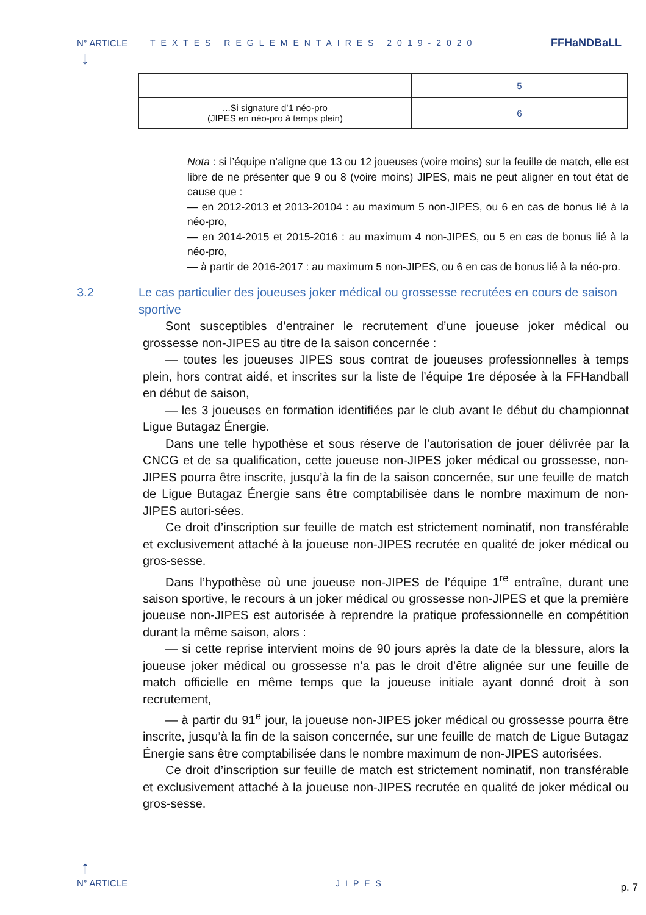N° ARTICLE TEXTES REGLEMENTAIRES 2019-2020 FFHaNDBaLL
↓
| | 5 |
| ...Si signature d’1 néo-pro (JIPES en néo-pro à temps plein) | 6 |
Nota : si l’équipe n’aligne que 13 ou 12 joueuses (voire moins) sur la feuille de match, elle est libre de ne présenter que 9 ou 8 (voire moins) JIPES, mais ne peut aligner en tout état de cause que :
— en 2012-2013 et 2013-20104 : au maximum 5 non-JIPES, ou 6 en cas de bonus lié à la néo-pro,
— en 2014-2015 et 2015-2016 : au maximum 4 non-JIPES, ou 5 en cas de bonus lié à la néo-pro,
— à partir de 2016-2017 : au maximum 5 non-JIPES, ou 6 en cas de bonus lié à la néo-pro.
3.2 Le cas particulier des joueuses joker médical ou grossesse recrutées en cours de saison sportive
Sont susceptibles d’entrainer le recrutement d’une joueuse joker médical ou grossesse non-JIPES au titre de la saison concernée :
— toutes les joueuses JIPES sous contrat de joueuses professionnelles à temps plein, hors contrat aidé, et inscrites sur la liste de l’équipe 1re déposée à la FFHandball en début de saison,
— les 3 joueuses en formation identifiées par le club avant le début du championnat Ligue Butagaz Énergie.
Dans une telle hypothèse et sous réserve de l’autorisation de jouer délivrée par la CNCG et de sa qualification, cette joueuse non-JIPES joker médical ou grossesse, non-JIPES pourra être inscrite, jusqu’à la fin de la saison concernée, sur une feuille de match de Ligue Butagaz Énergie sans être comptabilisée dans le nombre maximum de non-JIPES autori-sées.
Ce droit d’inscription sur feuille de match est strictement nominatif, non transférable et exclusivement attaché à la joueuse non-JIPES recrutée en qualité de joker médical ou gros-sesse.
Dans l’hypothèse où une joueuse non-JIPES de l’équipe 1<sup>re</sup> entraîne, durant une saison sportive, le recours à un joker médical ou grossesse non-JIPES et que la première joueuse non-JIPES est autorisée à reprendre la pratique professionnelle en compétition durant la même saison, alors :
— si cette reprise intervient moins de 90 jours après la date de la blessure, alors la joueuse joker médical ou grossesse n’a pas le droit d’être alignée sur une feuille de match officielle en même temps que la joueuse initiale ayant donné droit à son recrutement,
— à partir du 91<sup>e</sup> jour, la joueuse non-JIPES joker médical ou grossesse pourra être inscrite, jusqu’à la fin de la saison concernée, sur une feuille de match de Ligue Butagaz Énergie sans être comptabilisée dans le nombre maximum de non-JIPES autorisées.
Ce droit d’inscription sur feuille de match est strictement nominatif, non transférable et exclusivement attaché à la joueuse non-JIPES recrutée en qualité de joker médical ou gros-sesse.
↑
N° ARTICLE JIPES
p. 7